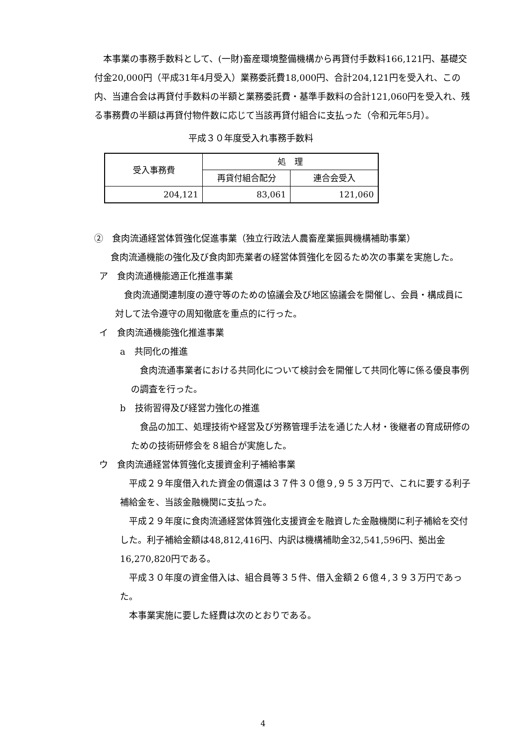本事業の事務手数料として、(一財)畜産環境整備機構から再貸付手数料166,121円、基礎交付金20,000円（平成31年4月受入）業務委託費18,000円、合計204,121円を受入れ、この内、当連合会は再貸付手数料の半額と業務委託費・基準手数料の合計121,060円を受入れ、残る事務費の半額は再貸付物件数に応じて当該再貸付組合に支払った（令和元年5月）。
平成３０年度受入れ事務手数料
| 受入事務費 | 処 理 | |
| --- | --- | --- |
| | 再貸付組合配分 | 連合会受入 |
| 204,121 | 83,061 | 121,060 |
②　食肉流通経営体質強化促進事業（独立行政法人農畜産業振興機構補助事業）
食肉流通機能の強化及び食肉卸売業者の経営体質強化を図るため次の事業を実施した。
ア　食肉流通機能適正化推進事業
食肉流通関連制度の遵守等のための協議会及び地区協議会を開催し、会員・構成員に対して法令遵守の周知徹底を重点的に行った。
イ　食肉流通機能強化推進事業
a　共同化の推進
食肉流通事業者における共同化について検討会を開催して共同化等に係る優良事例の調査を行った。
b　技術習得及び経営力強化の推進
食品の加工、処理技術や経営及び労務管理手法を通じた人材・後継者の育成研修のための技術研修会を８組合が実施した。
ウ　食肉流通経営体質強化支援資金利子補給事業
平成２９年度借入れた資金の償還は３７件３０億９,９５３万円で、これに要する利子補給金を、当該金融機関に支払った。
平成２９年度に食肉流通経営体質強化支援資金を融資した金融機関に利子補給を交付した。利子補給金額は48,812,416円、内訳は機構補助金32,541,596円、拠出金16,270,820円である。
平成３０年度の資金借入は、組合員等３５件、借入金額２６億４,３９３万円であった。
本事業実施に要した経費は次のとおりである。
4